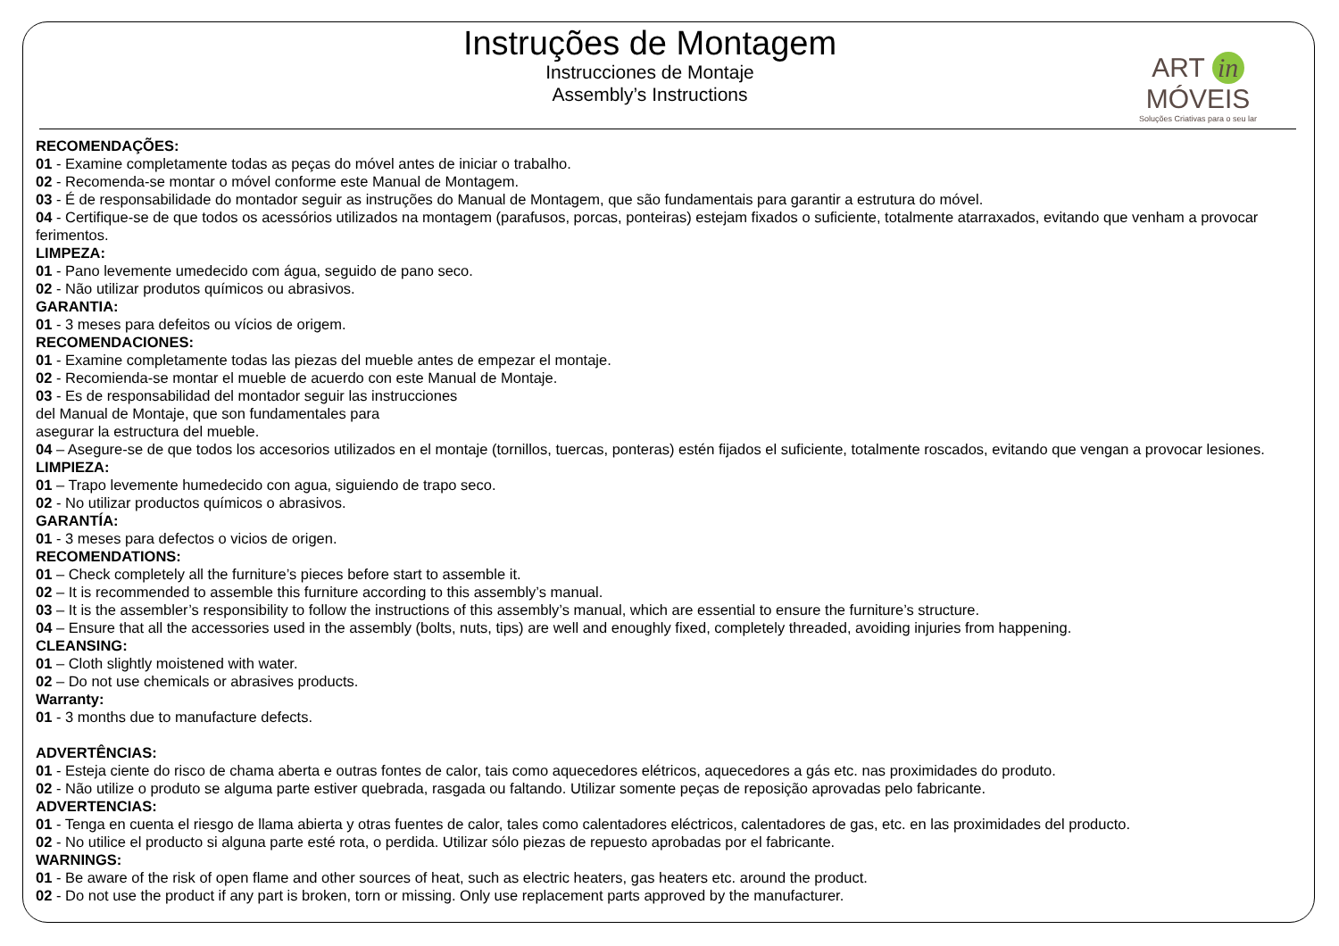Instruções de Montagem
Instrucciones de Montaje
Assembly’s Instructions
ART in MÓVEIS
Soluções Criativas para o seu lar
RECOMENDAÇÕES:
01 - Examine completamente todas as peças do móvel antes de iniciar o trabalho.
02 - Recomenda-se montar o móvel conforme este Manual de Montagem.
03 - É de responsabilidade do montador seguir as instruções do Manual de Montagem, que são fundamentais para garantir a estrutura do móvel.
04 - Certifique-se de que todos os acessórios utilizados na montagem (parafusos, porcas, ponteiras) estejam fixados o suficiente, totalmente atarraxados, evitando que venham a provocar ferimentos.
LIMPEZA:
01 - Pano levemente umedecido com água, seguido de pano seco.
02 - Não utilizar produtos químicos ou abrasivos.
GARANTIA:
01 - 3 meses para defeitos ou vícios de origem.
RECOMENDACIONES:
01 - Examine completamente todas las piezas del mueble antes de empezar el montaje.
02 - Recomienda-se montar el mueble de acuerdo con este Manual de Montaje.
03 - Es de responsabilidad del montador seguir las instrucciones
del Manual de Montaje, que son fundamentales para
asegurar la estructura del mueble.
04 – Asegure-se de que todos los accesorios utilizados en el montaje (tornillos, tuercas, ponteras) estén fijados el suficiente, totalmente roscados, evitando que vengan a provocar lesiones.
LIMPIEZA:
01 – Trapo levemente humedecido con agua, siguiendo de trapo seco.
02 - No utilizar productos químicos o abrasivos.
GARANTÍA:
01 - 3 meses para defectos o vicios de origen.
RECOMENDATIONS:
01 – Check completely all the furniture’s pieces before start to assemble it.
02 – It is recommended to assemble this furniture according to this assembly’s manual.
03 – It is the assembler’s responsibility to follow the instructions of this assembly’s manual, which are essential to ensure the furniture’s structure.
04 – Ensure that all the accessories used in the assembly (bolts, nuts, tips) are well and enoughly fixed, completely threaded, avoiding injuries from happening.
CLEANSING:
01 – Cloth slightly moistened with water.
02 – Do not use chemicals or abrasives products.
Warranty:
01 - 3 months due to manufacture defects.
ADVERTÊNCIAS:
01 - Esteja ciente do risco de chama aberta e outras fontes de calor, tais como aquecedores elétricos, aquecedores a gás etc. nas proximidades do produto.
02 - Não utilize o produto se alguma parte estiver quebrada, rasgada ou faltando. Utilizar somente peças de reposição aprovadas pelo fabricante.
ADVERTENCIAS:
01 - Tenga en cuenta el riesgo de llama abierta y otras fuentes de calor, tales como calentadores eléctricos, calentadores de gas, etc. en las proximidades del producto.
02 - No utilice el producto si alguna parte esté rota, o perdida. Utilizar sólo piezas de repuesto aprobadas por el fabricante.
WARNINGS:
01 - Be aware of the risk of open flame and other sources of heat, such as electric heaters, gas heaters etc. around the product.
02 - Do not use the product if any part is broken, torn or missing. Only use replacement parts approved by the manufacturer.